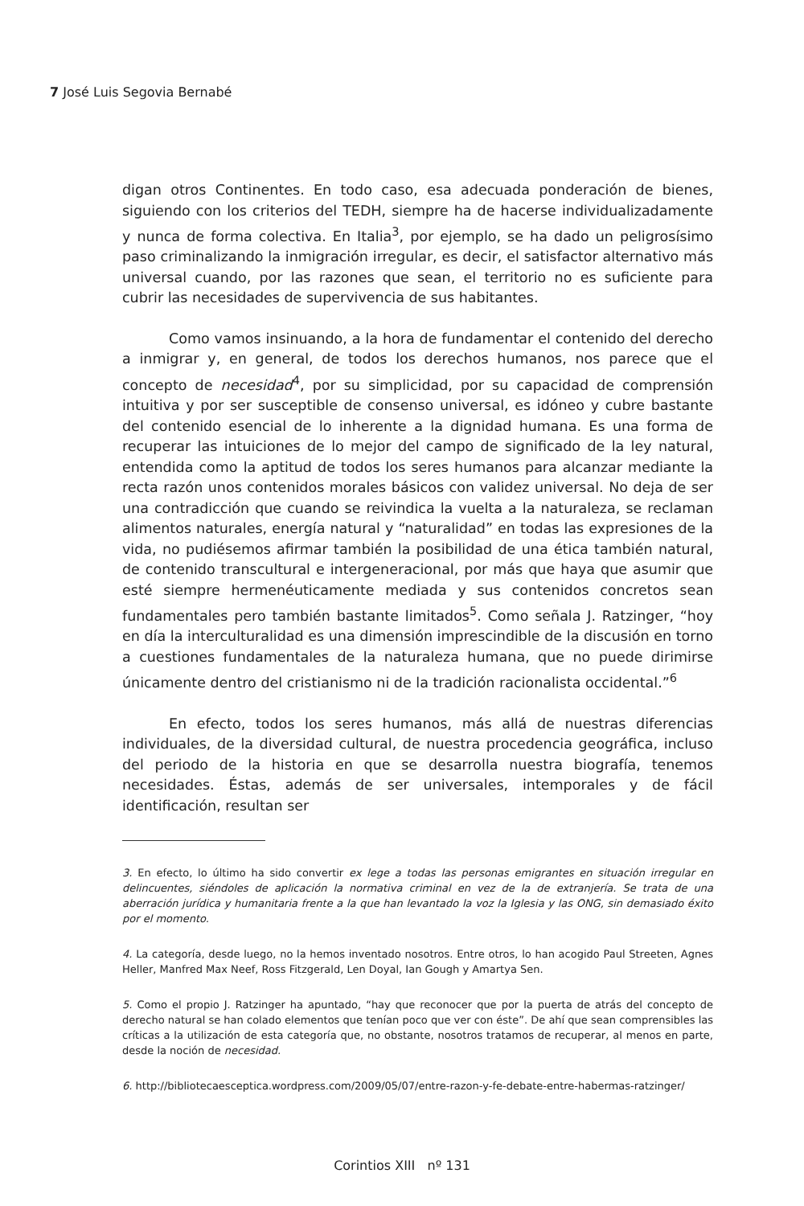7 José Luis Segovia Bernabé
digan otros Continentes. En todo caso, esa adecuada ponderación de bienes, siguiendo con los criterios del TEDH, siempre ha de hacerse individualizadamente y nunca de forma colectiva. En Italia<sup>3</sup>, por ejemplo, se ha dado un peligrosísimo paso criminalizando la inmigración irregular, es decir, el satisfactor alternativo más universal cuando, por las razones que sean, el territorio no es suficiente para cubrir las necesidades de supervivencia de sus habitantes.
Como vamos insinuando, a la hora de fundamentar el contenido del derecho a inmigrar y, en general, de todos los derechos humanos, nos parece que el concepto de necesidad<sup>4</sup>, por su simplicidad, por su capacidad de comprensión intuitiva y por ser susceptible de consenso universal, es idóneo y cubre bastante del contenido esencial de lo inherente a la dignidad humana. Es una forma de recuperar las intuiciones de lo mejor del campo de significado de la ley natural, entendida como la aptitud de todos los seres humanos para alcanzar mediante la recta razón unos contenidos morales básicos con validez universal. No deja de ser una contradicción que cuando se reivindica la vuelta a la naturaleza, se reclaman alimentos naturales, energía natural y “naturalidad” en todas las expresiones de la vida, no pudiésemos afirmar también la posibilidad de una ética también natural, de contenido transcultural e intergeneracional, por más que haya que asumir que esté siempre hermenéuticamente mediada y sus contenidos concretos sean fundamentales pero también bastante limitados<sup>5</sup>. Como señala J. Ratzinger, “hoy en día la interculturalidad es una dimensión imprescindible de la discusión en torno a cuestiones fundamentales de la naturaleza humana, que no puede dirimirse únicamente dentro del cristianismo ni de la tradición racionalista occidental.”<sup>6</sup>
En efecto, todos los seres humanos, más allá de nuestras diferencias individuales, de la diversidad cultural, de nuestra procedencia geográfica, incluso del periodo de la historia en que se desarrolla nuestra biografía, tenemos necesidades. Éstas, además de ser universales, intemporales y de fácil identificación, resultan ser
3. En efecto, lo último ha sido convertir ex lege a todas las personas emigrantes en situación irregular en delincuentes, siéndoles de aplicación la normativa criminal en vez de la de extranjería. Se trata de una aberración jurídica y humanitaria frente a la que han levantado la voz la Iglesia y las ONG, sin demasiado éxito por el momento.
4. La categoría, desde luego, no la hemos inventado nosotros. Entre otros, lo han acogido Paul Streeten, Agnes Heller, Manfred Max Neef, Ross Fitzgerald, Len Doyal, Ian Gough y Amartya Sen.
5. Como el propio J. Ratzinger ha apuntado, “hay que reconocer que por la puerta de atrás del concepto de derecho natural se han colado elementos que tenían poco que ver con éste”. De ahí que sean comprensibles las críticas a la utilización de esta categoría que, no obstante, nosotros tratamos de recuperar, al menos en parte, desde la noción de necesidad.
6. http://bibliotecaesceptica.wordpress.com/2009/05/07/entre-razon-y-fe-debate-entre-habermas-ratzinger/
Corintios XIII nº 131